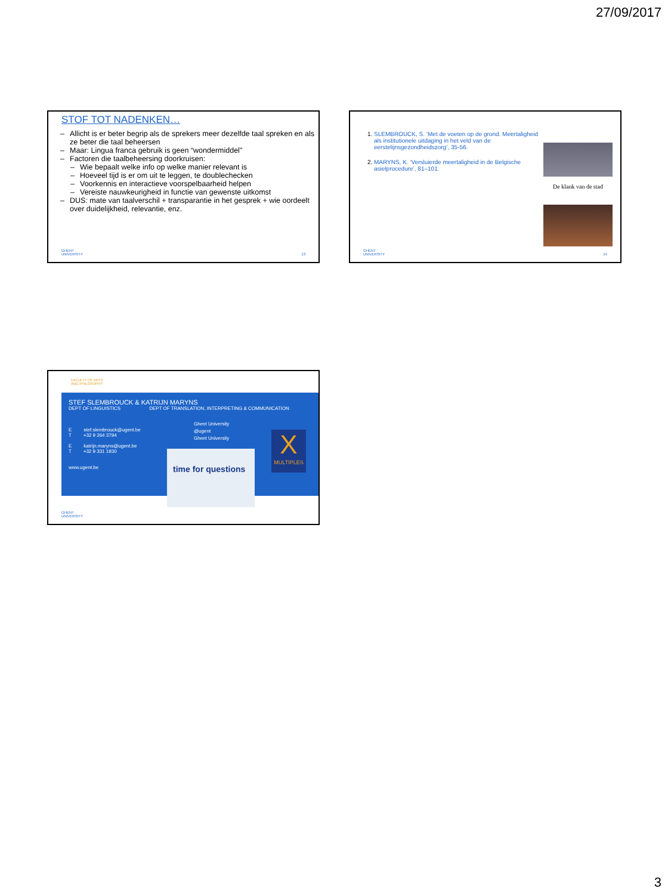27/09/2017
STOF TOT NADENKEN…
– Allicht is er beter begrip als de sprekers meer dezelfde taal spreken en als ze beter die taal beheersen
– Maar: Lingua franca gebruik is geen “wondermiddel”
– Factoren die taalbeheersing doorkruisen:
– Wie bepaalt welke info op welke manier relevant is
– Hoeveel tijd is er om uit te leggen, te doublechecken
– Voorkennis en interactieve voorspelbaarheid helpen
– Vereiste nauwkeurigheid in functie van gewenste uitkomst
– DUS: mate van taalverschil + transparantie in het gesprek + wie oordeelt over duidelijkheid, relevantie, enz.
GHENT
UNIVERSITY
13
1. SLEMBROUCK, S. ‘Met de voeten op de grond. Meertaligheid als institutionele uitdaging in het veld van de eerstelijnsgezondheidszorg’, 35-56.
2. MARYNS, K. ‘Versluierde meertaligheid in de Belgische asielprocedure’, 81–101.
De klank van de stad
GHENT
UNIVERSITY
14
FACULTY OF ARTS
AND PHILOSOPHY
STEF SLEMBROUCK & KATRIJN MARYNS
DEPT OF LINGUISTICS DEPT OF TRANSLATION, INTERPRETING & COMMUNICATION
E stef.slembrouck@ugent.be
T +32 9 264 3794
E katrijn.maryns@ugent.be
T +32 9 331 1930
www.ugent.be
Ghent University
@ugent
Ghent University
time for questions
X
MULTIPLES
GHENT
UNIVERSITY
3